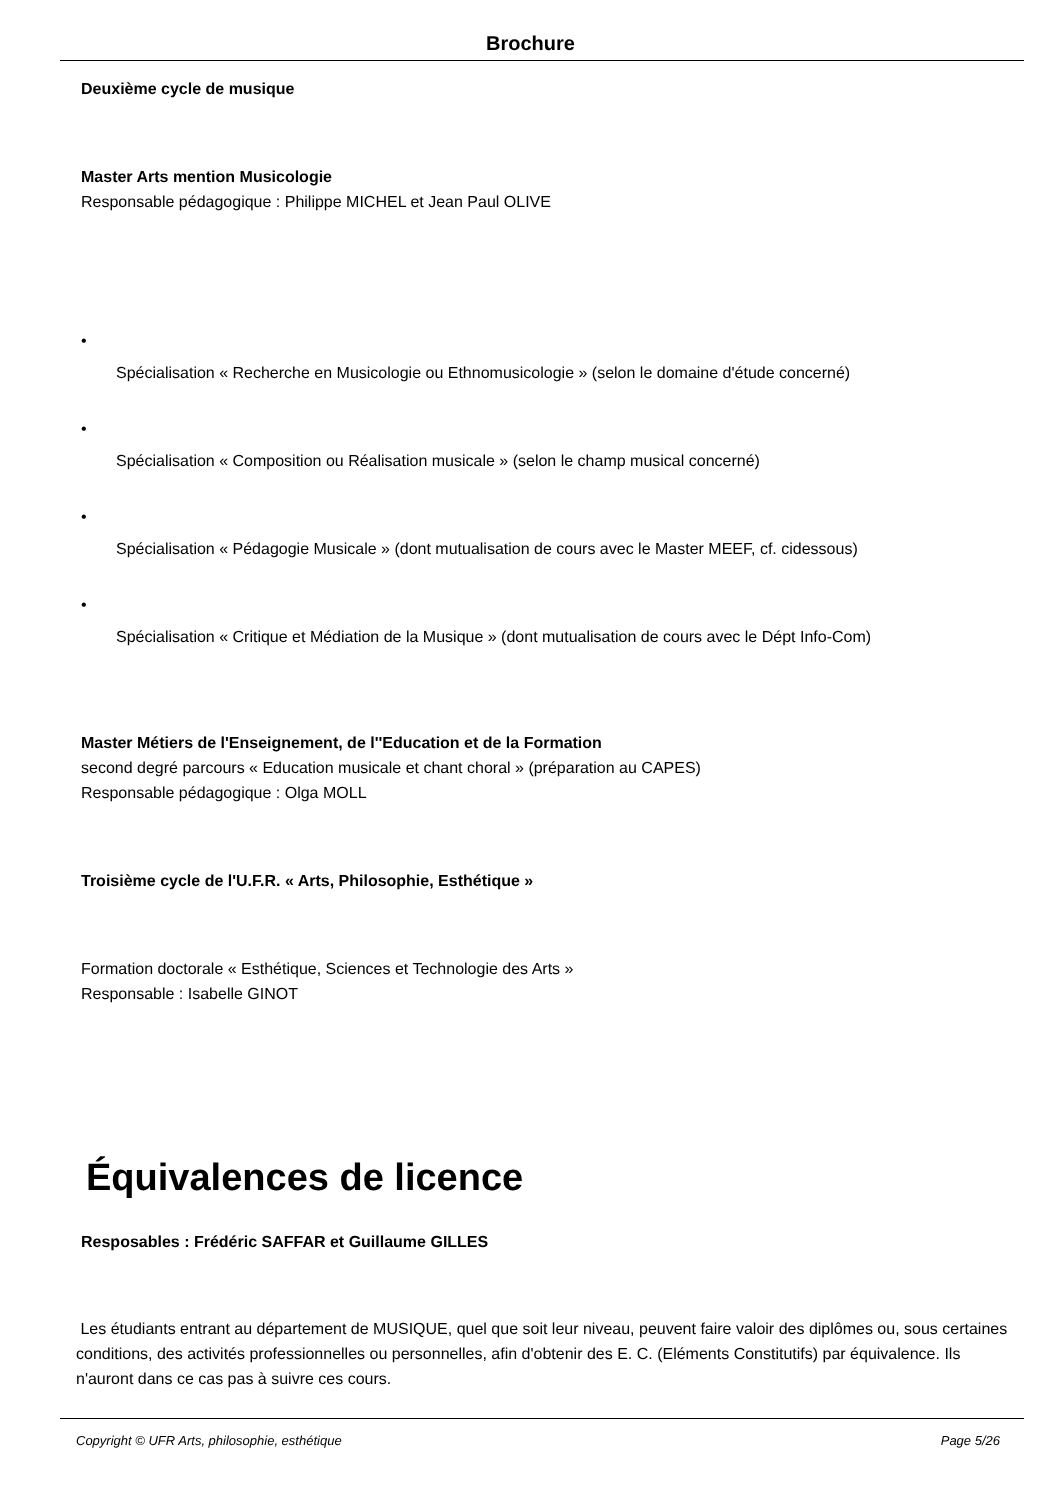Brochure
Deuxième cycle de musique
Master Arts mention Musicologie
Responsable pédagogique : Philippe MICHEL et Jean Paul OLIVE
•
Spécialisation « Recherche en Musicologie ou Ethnomusicologie » (selon le domaine d'étude concerné)
•
Spécialisation « Composition ou Réalisation musicale » (selon le champ musical concerné)
•
Spécialisation « Pédagogie Musicale » (dont mutualisation de cours avec le Master MEEF, cf. cidessous)
•
Spécialisation « Critique et Médiation de la Musique » (dont mutualisation de cours avec le Dépt Info-Com)
Master Métiers de l'Enseignement, de l''Education et de la Formation
second degré parcours « Education musicale et chant choral » (préparation au CAPES)
Responsable pédagogique : Olga MOLL
Troisième cycle de l'U.F.R. « Arts, Philosophie, Esthétique »
Formation doctorale « Esthétique, Sciences et Technologie des Arts »
Responsable : Isabelle GINOT
Équivalences de licence
Resposables : Frédéric SAFFAR et Guillaume GILLES
Les étudiants entrant au département de MUSIQUE, quel que soit leur niveau, peuvent faire valoir des diplômes ou, sous certaines conditions, des activités professionnelles ou personnelles, afin d'obtenir des E. C. (Eléments Constitutifs) par équivalence. Ils n'auront dans ce cas pas à suivre ces cours.
Copyright © UFR Arts, philosophie, esthétique Page 5/26